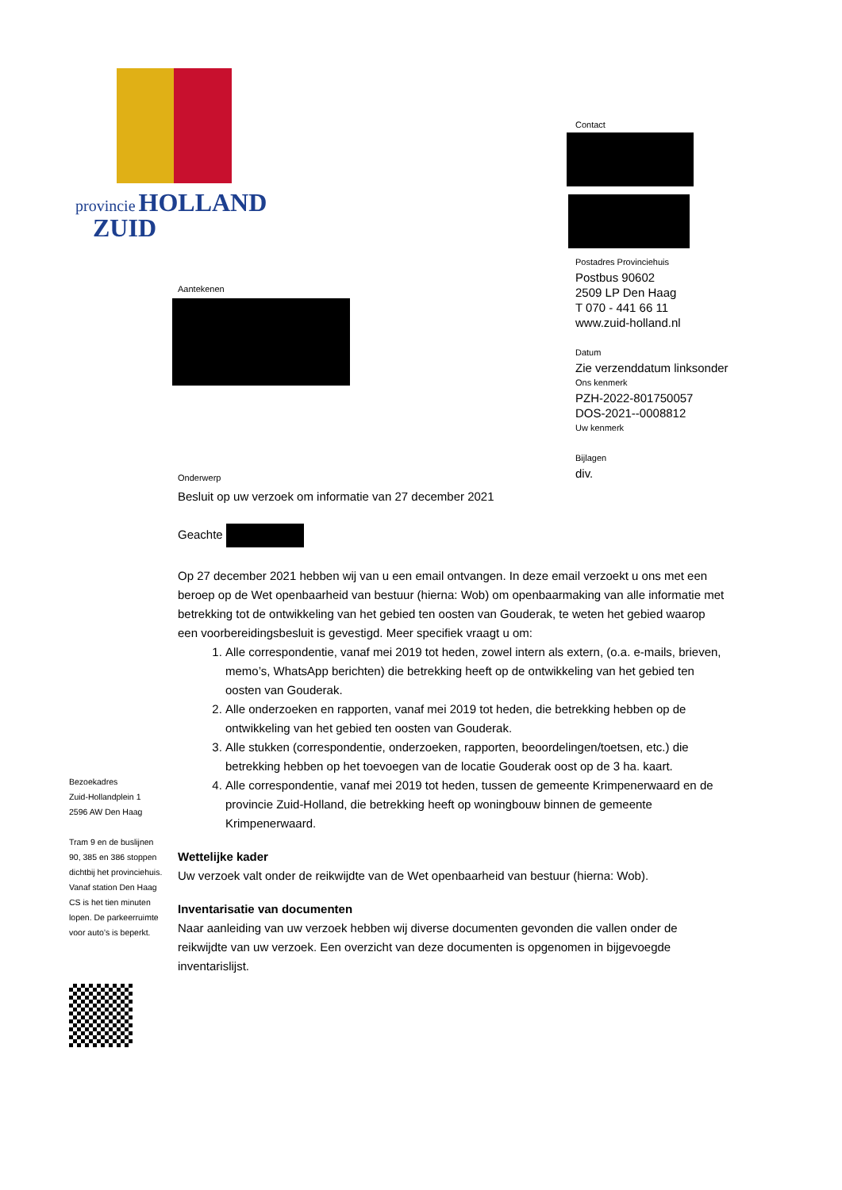provincie HOLLAND
ZUID
Contact
Postadres Provinciehuis
Postbus 90602
2509 LP Den Haag
T 070 - 441 66 11
www.zuid-holland.nl
Datum
Zie verzenddatum linksonder
Ons kenmerk
PZH-2022-801750057
DOS-2021--0008812
Uw kenmerk
Bijlagen
div.
Aantekenen
Onderwerp
Besluit op uw verzoek om informatie van 27 december 2021
Geachte
Op 27 december 2021 hebben wij van u een email ontvangen. In deze email verzoekt u ons met een beroep op de Wet openbaarheid van bestuur (hierna: Wob) om openbaarmaking van alle informatie met betrekking tot de ontwikkeling van het gebied ten oosten van Gouderak, te weten het gebied waarop een voorbereidingsbesluit is gevestigd. Meer specifiek vraagt u om:
1. Alle correspondentie, vanaf mei 2019 tot heden, zowel intern als extern, (o.a. e-mails, brieven, memo’s, WhatsApp berichten) die betrekking heeft op de ontwikkeling van het gebied ten oosten van Gouderak.
2. Alle onderzoeken en rapporten, vanaf mei 2019 tot heden, die betrekking hebben op de ontwikkeling van het gebied ten oosten van Gouderak.
3. Alle stukken (correspondentie, onderzoeken, rapporten, beoordelingen/toetsen, etc.) die betrekking hebben op het toevoegen van de locatie Gouderak oost op de 3 ha. kaart.
4. Alle correspondentie, vanaf mei 2019 tot heden, tussen de gemeente Krimpenerwaard en de provincie Zuid-Holland, die betrekking heeft op woningbouw binnen de gemeente Krimpenerwaard.
Wettelijke kader
Uw verzoek valt onder de reikwijdte van de Wet openbaarheid van bestuur (hierna: Wob).
Inventarisatie van documenten
Naar aanleiding van uw verzoek hebben wij diverse documenten gevonden die vallen onder de reikwijdte van uw verzoek. Een overzicht van deze documenten is opgenomen in bijgevoegde inventarislijst.
Bezoekadres
Zuid-Hollandplein 1
2596 AW Den Haag
Tram 9 en de buslijnen 90, 385 en 386 stoppen dichtbij het provinciehuis. Vanaf station Den Haag CS is het tien minuten lopen. De parkeerruimte voor auto’s is beperkt.